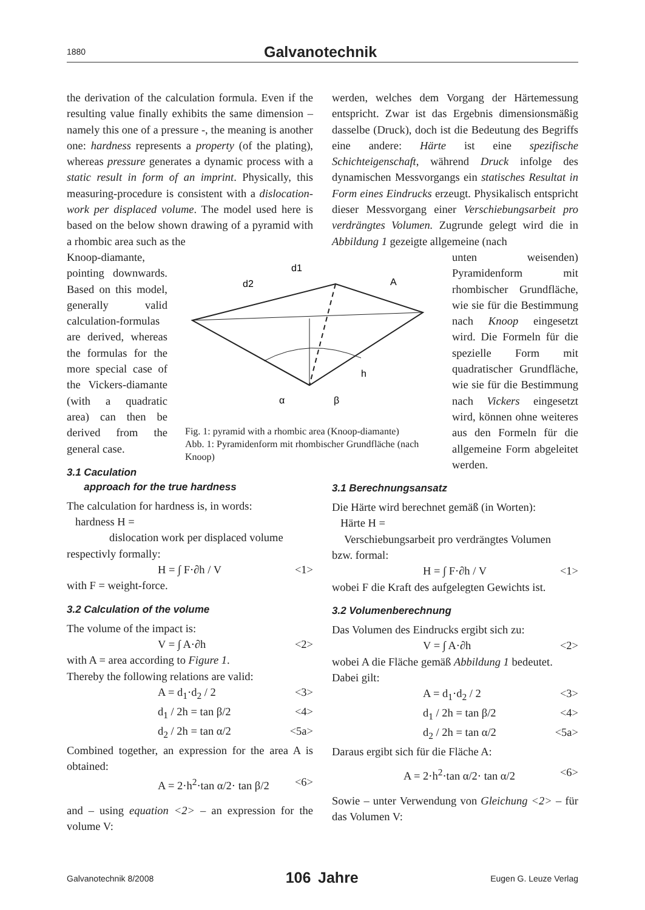1880 Galvanotechnik
the derivation of the calculation formula. Even if the resulting value finally exhibits the same dimension – namely this one of a pressure -, the meaning is another one: hardness represents a property (of the plating), whereas pressure generates a dynamic process with a static result in form of an imprint. Physically, this measuring-procedure is consistent with a dislocation-work per displaced volume. The model used here is based on the below shown drawing of a pyramid with a rhombic area such as the
Knoop-diamante, pointing downwards. Based on this model, generally valid calculation-formulas are derived, whereas the formulas for the more special case of the Vickers-diamante (with a quadratic area) can then be derived from the general case.
3.1 Caculation
approach for the true hardness
The calculation for hardness is, in words:
hardness H =
dislocation work per displaced volume
respectivly formally:
H = ∫ F·∂h / V <1>
with F = weight-force.
3.2 Calculation of the volume
The volume of the impact is:
V = ∫ A·∂h <2>
with A = area according to Figure 1.
Thereby the following relations are valid:
A = d<sub>1</sub>·d<sub>2</sub> / 2 <3>
d<sub>1</sub> / 2h = tan β/2 <4>
d<sub>2</sub> / 2h = tan α/2 <5a>
Combined together, an expression for the area A is obtained:
A = 2·h<sup>2</sup>·tan α/2· tan β/2 <6>
and – using equation <2> – an expression for the volume V:
werden, welches dem Vorgang der Härtemessung entspricht. Zwar ist das Ergebnis dimensionsmäßig dasselbe (Druck), doch ist die Bedeutung des Begriffs eine andere: Härte ist eine spezifische Schichteigenschaft, während Druck infolge des dynamischen Messvorgangs ein statisches Resultat in Form eines Eindrucks erzeugt. Physikalisch entspricht dieser Messvorgang einer Verschiebungsarbeit pro verdrängtes Volumen. Zugrunde gelegt wird die in Abbildung 1 gezeigte allgemeine (nach
unten weisenden) Pyramidenform mit rhombischer Grundfläche, wie sie für die Bestimmung nach Knoop eingesetzt wird. Die Formeln für die spezielle Form mit quadratischer Grundfläche, wie sie für die Bestimmung nach Vickers eingesetzt wird, können ohne weiteres aus den Formeln für die allgemeine Form abgeleitet werden.
3.1 Berechnungsansatz
Die Härte wird berechnet gemäß (in Worten):
Härte H =
Verschiebungsarbeit pro verdrängtes Volumen
bzw. formal:
H = ∫ F·∂h / V <1>
wobei F die Kraft des aufgelegten Gewichts ist.
3.2 Volumenberechnung
Das Volumen des Eindrucks ergibt sich zu:
V = ∫ A·∂h <2>
wobei A die Fläche gemäß Abbildung 1 bedeutet.
Dabei gilt:
A = d<sub>1</sub>·d<sub>2</sub> / 2 <3>
d<sub>1</sub> / 2h = tan β/2 <4>
d<sub>2</sub> / 2h = tan α/2 <5a>
Daraus ergibt sich für die Fläche A:
A = 2·h<sup>2</sup>·tan α/2· tan α/2 <6>
Sowie – unter Verwendung von Gleichung <2> – für das Volumen V:
d1
d2
A
h
α
β
Fig. 1: pyramid with a rhombic area (Knoop-diamante)
Abb. 1: Pyramidenform mit rhombischer Grundfläche (nach Knoop)
Galvanotechnik 8/2008 106 Jahre Eugen G. Leuze Verlag